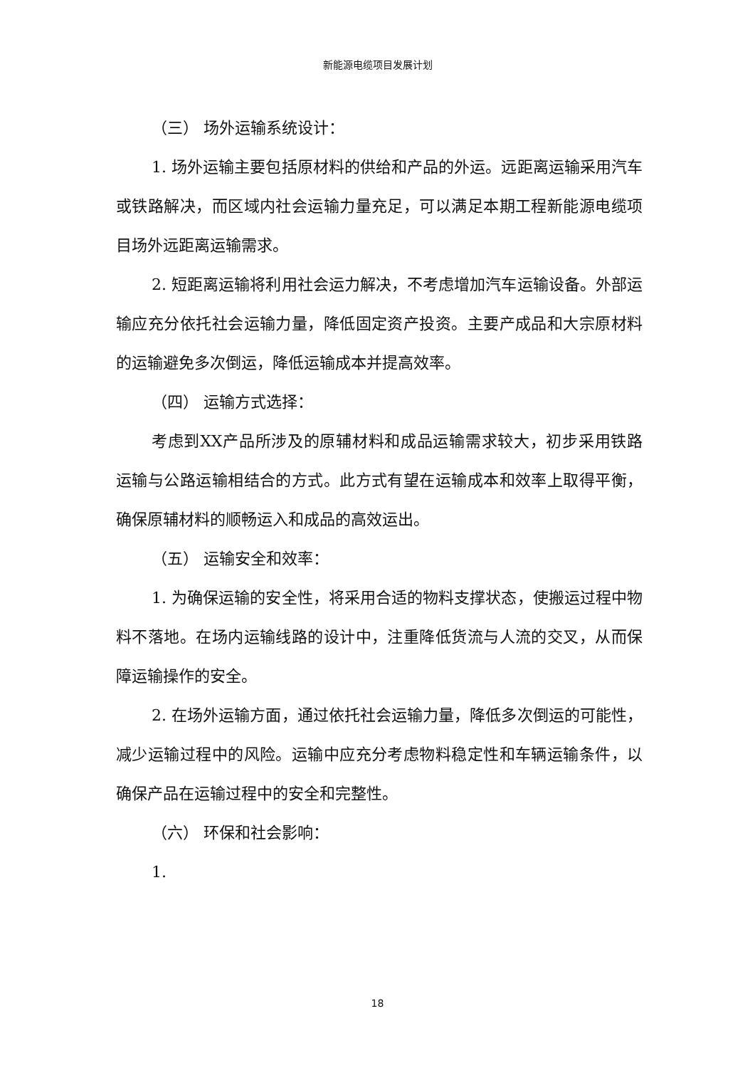新能源电缆项目发展计划
（三） 场外运输系统设计：
1. 场外运输主要包括原材料的供给和产品的外运。远距离运输采用汽车或铁路解决，而区域内社会运输力量充足，可以满足本期工程新能源电缆项目场外远距离运输需求。
2. 短距离运输将利用社会运力解决，不考虑增加汽车运输设备。外部运输应充分依托社会运输力量，降低固定资产投资。主要产成品和大宗原材料的运输避免多次倒运，降低运输成本并提高效率。
（四） 运输方式选择：
考虑到XX产品所涉及的原辅材料和成品运输需求较大，初步采用铁路运输与公路运输相结合的方式。此方式有望在运输成本和效率上取得平衡，确保原辅材料的顺畅运入和成品的高效运出。
（五） 运输安全和效率：
1. 为确保运输的安全性，将采用合适的物料支撑状态，使搬运过程中物料不落地。在场内运输线路的设计中，注重降低货流与人流的交叉，从而保障运输操作的安全。
2. 在场外运输方面，通过依托社会运输力量，降低多次倒运的可能性，减少运输过程中的风险。运输中应充分考虑物料稳定性和车辆运输条件，以确保产品在运输过程中的安全和完整性。
（六） 环保和社会影响：
1.
18